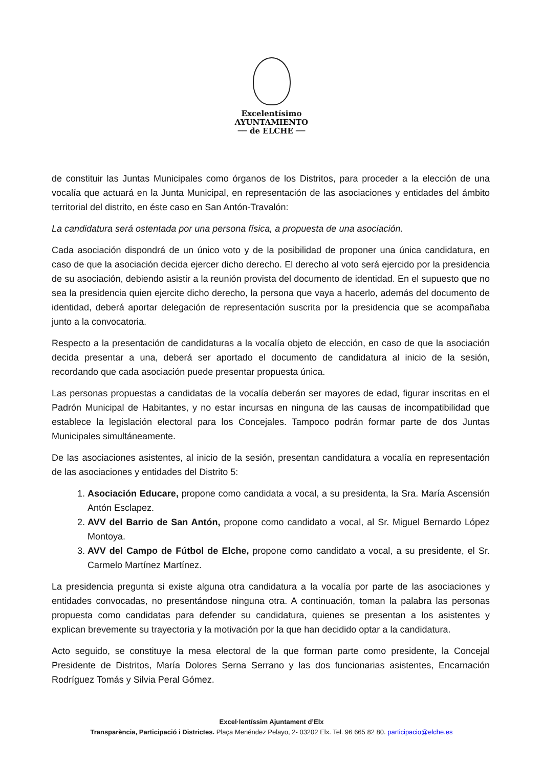Excelentísimo
AYUNTAMIENTO
── de ELCHE ──
de constituir las Juntas Municipales como órganos de los Distritos, para proceder a la elección de una vocalía que actuará en la Junta Municipal, en representación de las asociaciones y entidades del ámbito territorial del distrito, en éste caso en San Antón-Travalón:
La candidatura será ostentada por una persona física, a propuesta de una asociación.
Cada asociación dispondrá de un único voto y de la posibilidad de proponer una única candidatura, en caso de que la asociación decida ejercer dicho derecho. El derecho al voto será ejercido por la presidencia de su asociación, debiendo asistir a la reunión provista del documento de identidad. En el supuesto que no sea la presidencia quien ejercite dicho derecho, la persona que vaya a hacerlo, además del documento de identidad, deberá aportar delegación de representación suscrita por la presidencia que se acompañaba junto a la convocatoria.
Respecto a la presentación de candidaturas a la vocalía objeto de elección, en caso de que la asociación decida presentar a una, deberá ser aportado el documento de candidatura al inicio de la sesión, recordando que cada asociación puede presentar propuesta única.
Las personas propuestas a candidatas de la vocalía deberán ser mayores de edad, figurar inscritas en el Padrón Municipal de Habitantes, y no estar incursas en ninguna de las causas de incompatibilidad que establece la legislación electoral para los Concejales. Tampoco podrán formar parte de dos Juntas Municipales simultáneamente.
De las asociaciones asistentes, al inicio de la sesión, presentan candidatura a vocalía en representación de las asociaciones y entidades del Distrito 5:
1. Asociación Educare, propone como candidata a vocal, a su presidenta, la Sra. María Ascensión Antón Esclapez.
2. AVV del Barrio de San Antón, propone como candidato a vocal, al Sr. Miguel Bernardo López Montoya.
3. AVV del Campo de Fútbol de Elche, propone como candidato a vocal, a su presidente, el Sr. Carmelo Martínez Martínez.
La presidencia pregunta si existe alguna otra candidatura a la vocalía por parte de las asociaciones y entidades convocadas, no presentándose ninguna otra. A continuación, toman la palabra las personas propuesta como candidatas para defender su candidatura, quienes se presentan a los asistentes y explican brevemente su trayectoria y la motivación por la que han decidido optar a la candidatura.
Acto seguido, se constituye la mesa electoral de la que forman parte como presidente, la Concejal Presidente de Distritos, María Dolores Serna Serrano y las dos funcionarias asistentes, Encarnación Rodríguez Tomás y Silvia Peral Gómez.
Excel·lentíssim Ajuntament d’Elx
Transparència, Participació i Districtes. Plaça Menéndez Pelayo, 2- 03202 Elx. Tel. 96 665 82 80. participacio@elche.es